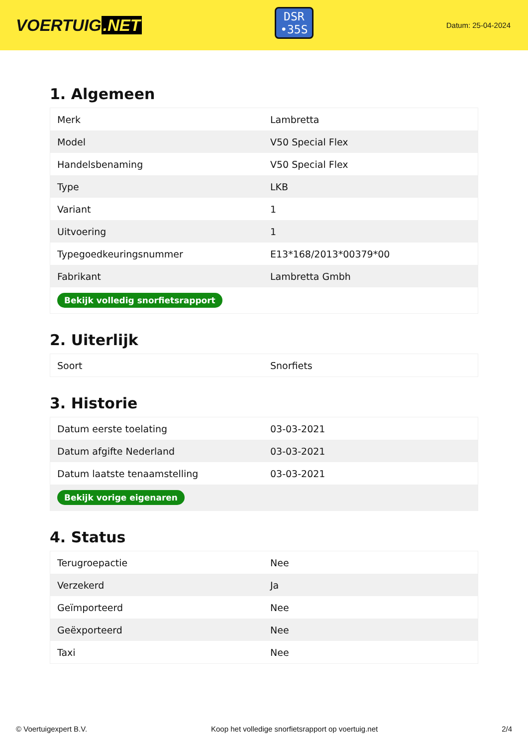VOERTUIG.NET
DSR
•35S
Datum: 25-04-2024
1. Algemeen
| Merk | Lambretta |
| Model | V50 Special Flex |
| Handelsbenaming | V50 Special Flex |
| Type | LKB |
| Variant | 1 |
| Uitvoering | 1 |
| Typegoedkeuringsnummer | E13*168/2013*00379*00 |
| Fabrikant | Lambretta Gmbh |
| Bekijk volledig snorfietsrapport | |
2. Uiterlijk
| Soort | Snorfiets |
3. Historie
| Datum eerste toelating | 03-03-2021 |
| Datum afgifte Nederland | 03-03-2021 |
| Datum laatste tenaamstelling | 03-03-2021 |
| Bekijk vorige eigenaren | |
4. Status
| Terugroepactie | Nee |
| Verzekerd | Ja |
| Geïmporteerd | Nee |
| Geëxporteerd | Nee |
| Taxi | Nee |
© Voertuigexpert B.V. Koop het volledige snorfietsrapport op voertuig.net 2/4